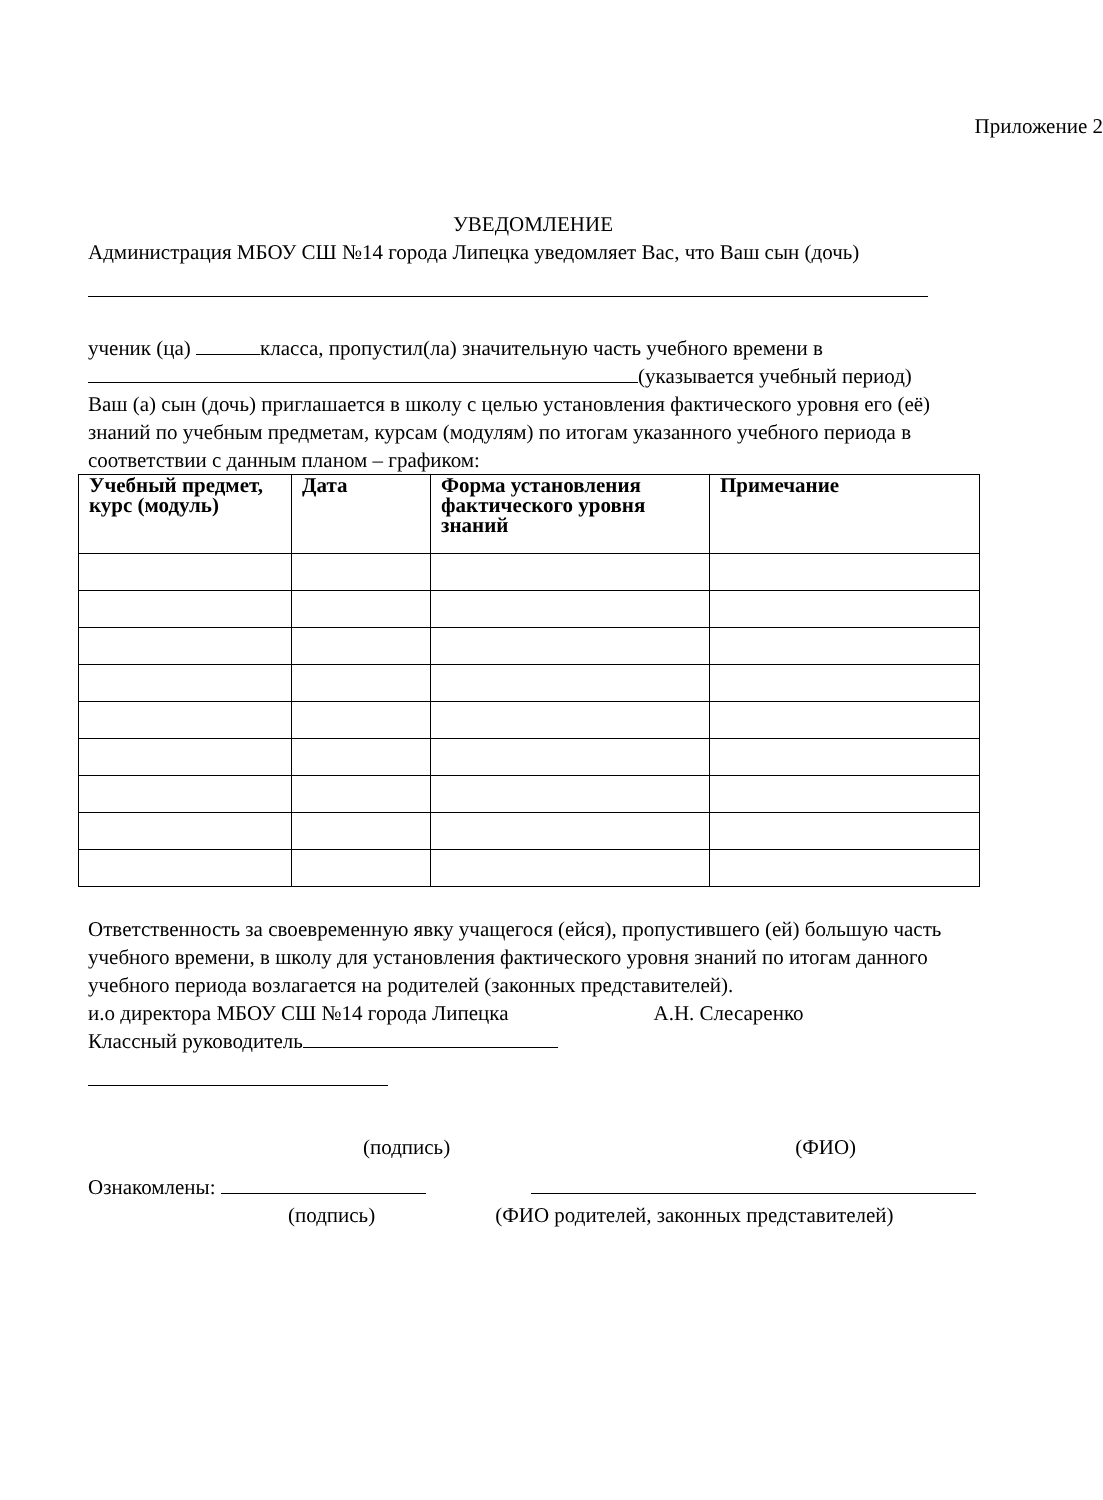Приложение 2
УВЕДОМЛЕНИЕ
Администрация МБОУ СШ №14 города Липецка уведомляет Вас, что Ваш сын (дочь)
ученик (ца) класса, пропустил(ла) значительную часть учебного времени в (указывается учебный период)
Ваш (а) сын (дочь) приглашается в школу с целью установления фактического уровня его (её) знаний по учебным предметам, курсам (модулям) по итогам указанного учебного периода в соответствии с данным планом – графиком:
| Учебный предмет, курс (модуль) | Дата | Форма установления фактического уровня знаний | Примечание |
| --- | --- | --- | --- |
Ответственность за своевременную явку учащегося (ейся), пропустившего (ей) большую часть учебного времени, в школу для установления фактического уровня знаний по итогам данного учебного периода возлагается на родителей (законных представителей).
и.о директора МБОУ СШ №14 города Липецка А.Н. Слесаренко
Классный руководитель
(подпись) (ФИО)
Ознакомлены:
(подпись) (ФИО родителей, законных представителей)